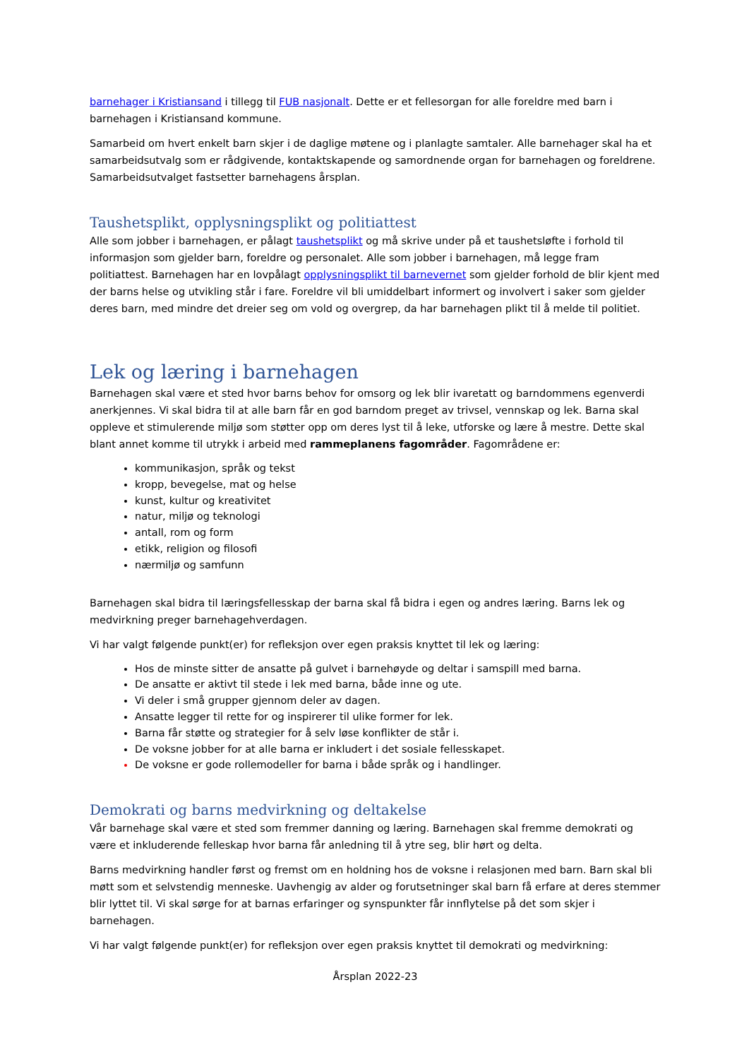barnehager i Kristiansand i tillegg til FUB nasjonalt. Dette er et fellesorgan for alle foreldre med barn i barnehagen i Kristiansand kommune.
Samarbeid om hvert enkelt barn skjer i de daglige møtene og i planlagte samtaler. Alle barnehager skal ha et samarbeidsutvalg som er rådgivende, kontaktskapende og samordnende organ for barnehagen og foreldrene. Samarbeidsutvalget fastsetter barnehagens årsplan.
Taushetsplikt, opplysningsplikt og politiattest
Alle som jobber i barnehagen, er pålagt taushetsplikt og må skrive under på et taushetsløfte i forhold til informasjon som gjelder barn, foreldre og personalet. Alle som jobber i barnehagen, må legge fram politiattest. Barnehagen har en lovpålagt opplysningsplikt til barnevernet som gjelder forhold de blir kjent med der barns helse og utvikling står i fare. Foreldre vil bli umiddelbart informert og involvert i saker som gjelder deres barn, med mindre det dreier seg om vold og overgrep, da har barnehagen plikt til å melde til politiet.
Lek og læring i barnehagen
Barnehagen skal være et sted hvor barns behov for omsorg og lek blir ivaretatt og barndommens egenverdi anerkjennes. Vi skal bidra til at alle barn får en god barndom preget av trivsel, vennskap og lek. Barna skal oppleve et stimulerende miljø som støtter opp om deres lyst til å leke, utforske og lære å mestre. Dette skal blant annet komme til utrykk i arbeid med rammeplanens fagområder. Fagområdene er:
kommunikasjon, språk og tekst
kropp, bevegelse, mat og helse
kunst, kultur og kreativitet
natur, miljø og teknologi
antall, rom og form
etikk, religion og filosofi
nærmiljø og samfunn
Barnehagen skal bidra til læringsfellesskap der barna skal få bidra i egen og andres læring. Barns lek og medvirkning preger barnehagehverdagen.
Vi har valgt følgende punkt(er) for refleksjon over egen praksis knyttet til lek og læring:
Hos de minste sitter de ansatte på gulvet i barnehøyde og deltar i samspill med barna.
De ansatte er aktivt til stede i lek med barna, både inne og ute.
Vi deler i små grupper gjennom deler av dagen.
Ansatte legger til rette for og inspirerer til ulike former for lek.
Barna får støtte og strategier for å selv løse konflikter de står i.
De voksne jobber for at alle barna er inkludert i det sosiale fellesskapet.
De voksne er gode rollemodeller for barna i både språk og i handlinger.
Demokrati og barns medvirkning og deltakelse
Vår barnehage skal være et sted som fremmer danning og læring. Barnehagen skal fremme demokrati og være et inkluderende felleskap hvor barna får anledning til å ytre seg, blir hørt og delta.
Barns medvirkning handler først og fremst om en holdning hos de voksne i relasjonen med barn. Barn skal bli møtt som et selvstendig menneske. Uavhengig av alder og forutsetninger skal barn få erfare at deres stemmer blir lyttet til. Vi skal sørge for at barnas erfaringer og synspunkter får innflytelse på det som skjer i barnehagen.
Vi har valgt følgende punkt(er) for refleksjon over egen praksis knyttet til demokrati og medvirkning:
Årsplan 2022-23